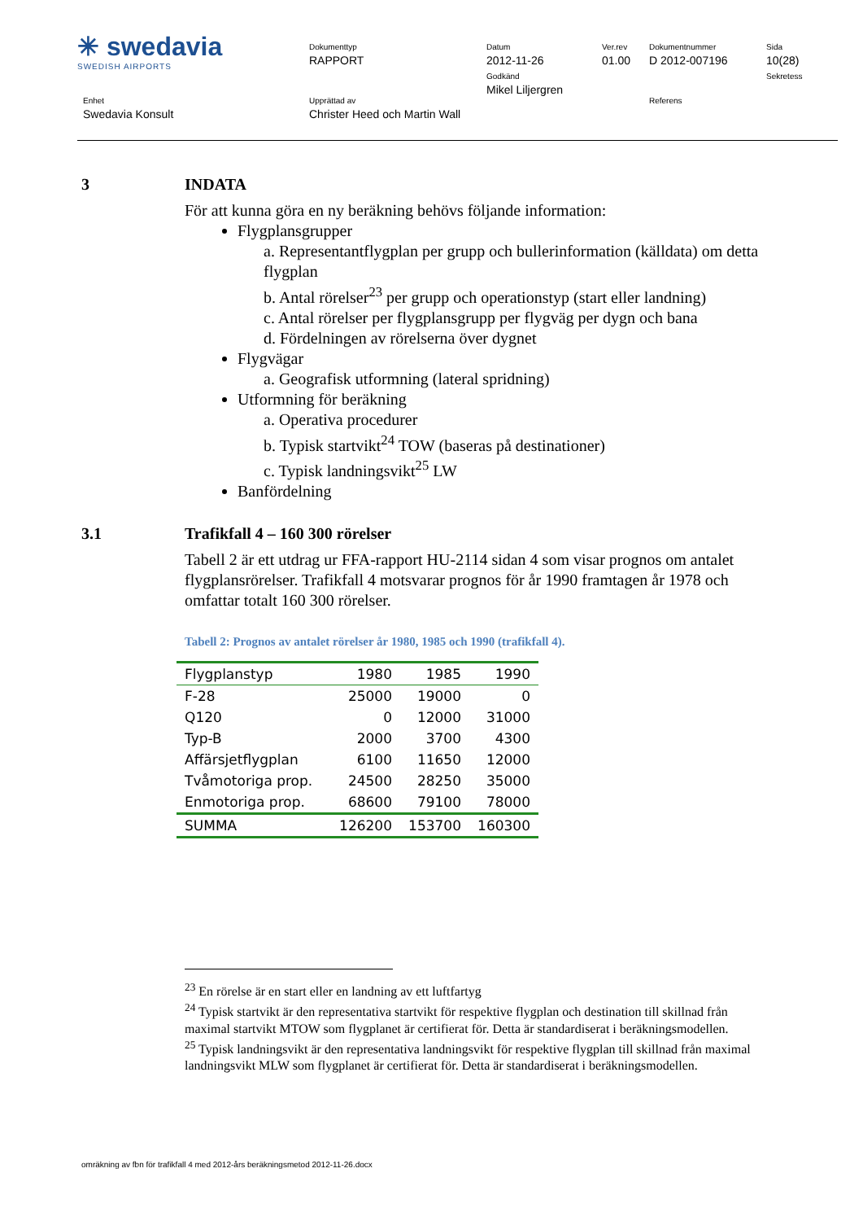| ✳ swedavia SWEDISH AIRPORTS | Dokumenttyp RAPPORT | Datum 2012-11-26 Godkänd Mikel Liljergren | Ver.rev 01.00 | Dokumentnummer D 2012-007196 | Sida 10(28) Sekretess |
| Enhet Swedavia Konsult | Upprättad av Christer Heed och Martin Wall | | | Referens | |
3 INDATA
För att kunna göra en ny beräkning behövs följande information:
Flygplansgrupper
a. Representantflygplan per grupp och bullerinformation (källdata) om detta flygplan
b. Antal rörelser<sup>23</sup> per grupp och operationstyp (start eller landning)
c. Antal rörelser per flygplansgrupp per flygväg per dygn och bana
d. Fördelningen av rörelserna över dygnet
Flygvägar
a. Geografisk utformning (lateral spridning)
Utformning för beräkning
a. Operativa procedurer
b. Typisk startvikt<sup>24</sup> TOW (baseras på destinationer)
c. Typisk landningsvikt<sup>25</sup> LW
Banfördelning
3.1 Trafikfall 4 – 160 300 rörelser
Tabell 2 är ett utdrag ur FFA-rapport HU-2114 sidan 4 som visar prognos om antalet flygplansrörelser. Trafikfall 4 motsvarar prognos för år 1990 framtagen år 1978 och omfattar totalt 160 300 rörelser.
Tabell 2: Prognos av antalet rörelser år 1980, 1985 och 1990 (trafikfall 4).
| Flygplanstyp | 1980 | 1985 | 1990 |
| --- | --- | --- | --- |
| F-28 | 25000 | 19000 | 0 |
| Q120 | 0 | 12000 | 31000 |
| Typ-B | 2000 | 3700 | 4300 |
| Affärsjetflygplan | 6100 | 11650 | 12000 |
| Tvåmotoriga prop. | 24500 | 28250 | 35000 |
| Enmotoriga prop. | 68600 | 79100 | 78000 |
| SUMMA | 126200 | 153700 | 160300 |
<sup>23</sup> En rörelse är en start eller en landning av ett luftfartyg
<sup>24</sup> Typisk startvikt är den representativa startvikt för respektive flygplan och destination till skillnad från maximal startvikt MTOW som flygplanet är certifierat för. Detta är standardiserat i beräkningsmodellen.
<sup>25</sup> Typisk landningsvikt är den representativa landningsvikt för respektive flygplan till skillnad från maximal landningsvikt MLW som flygplanet är certifierat för. Detta är standardiserat i beräkningsmodellen.
omräkning av fbn för trafikfall 4 med 2012-års beräkningsmetod 2012-11-26.docx